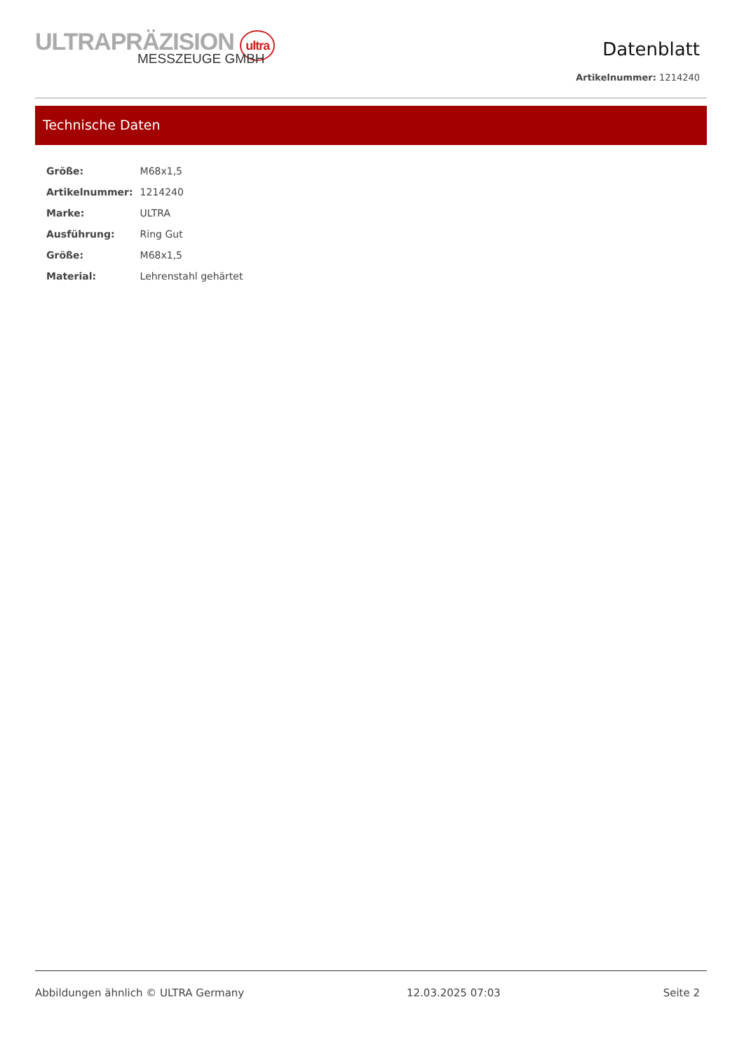ULTRAPRÄZISION ultra
MESSZEUGE GMBH
Datenblatt
Artikelnummer: 1214240
Technische Daten
| Größe: | M68x1,5 |
| Artikelnummer: | 1214240 |
| Marke: | ULTRA |
| Ausführung: | Ring Gut |
| Größe: | M68x1,5 |
| Material: | Lehrenstahl gehärtet |
Abbildungen ähnlich © ULTRA Germany 12.03.2025 07:03 Seite 2